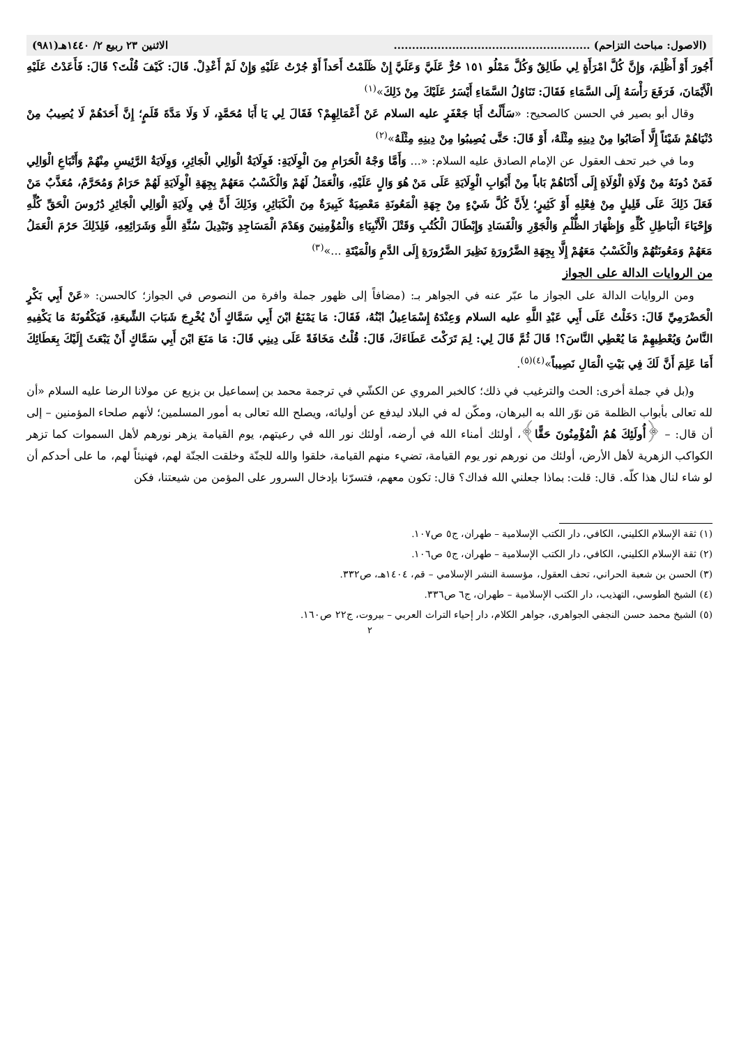(الاصول: مباحث التزاحم) ...................................................... الاثنين ٢٣ ربيع ٢/ ١٤٤٠هـ(٩٨١)
أَجُورَ أَوْ أَظْلِمَ، وَإِنَّ كُلَّ امْرَأَةٍ لِي طَالِقٌ وَكُلَّ مَمْلُو ١٥١ حُرٌّ عَلَيَّ وَعَلَيَّ إِنْ ظَلَمْتُ أَحَداً أَوْ جُرْتُ عَلَيْهِ وَإِنْ لَمْ أَعْدِلْ. قَالَ: كَيْفَ قُلْتَ؟ قَالَ: فَأَعَدْتُ عَلَيْهِ الْأَيْمَانَ، فَرَفَعَ رَأْسَهُ إِلَى السَّمَاءِ فَقَالَ: تَنَاوُلُ السَّمَاءِ أَيْسَرُ عَلَيْكَ مِنْ ذَلِكَ»<sup>(١)</sup>
وقال أبو بصير في الحسن كالصحيح: «سَأَلْتُ أَبَا جَعْفَرٍ عليه السلام عَنْ أَعْمَالِهِمْ؟ فَقَالَ لِي يَا أَبَا مُحَمَّدٍ، لَا وَلَا مَدَّةَ قَلَمٍ؛ إِنَّ أَحَدَهُمْ لَا يُصِيبُ مِنْ دُنْيَاهُمْ شَيْئاً إِلَّا أَصَابُوا مِنْ دِينِهِ مِثْلَهُ، أَوْ قَالَ: حَتَّى يُصِيبُوا مِنْ دِينِهِ مِثْلَهُ»<sup>(٢)</sup>
وما في خبر تحف العقول عن الإمام الصادق عليه السلام: «... وَأَمَّا وَجْهُ الْحَرَامِ مِنَ الْوِلَايَةِ: فَوِلَايَةُ الْوَالِي الْجَائِرِ، وَوِلَايَةُ الرَّئِيسِ مِنْهُمْ وَأَتْبَاعِ الْوَالِي فَمَنْ دُونَهُ مِنْ وُلَاةِ الْوُلَاةِ إِلَى أَدْنَاهُمْ بَاباً مِنْ أَبْوَابِ الْوِلَايَةِ عَلَى مَنْ هُوَ وَالٍ عَلَيْهِ، وَالْعَمَلُ لَهُمْ وَالْكَسْبُ مَعَهُمْ بِجِهَةِ الْوِلَايَةِ لَهُمْ حَرَامٌ وَمُحَرَّمٌ، مُعَذَّبٌ مَنْ فَعَلَ ذَلِكَ عَلَى قَلِيلٍ مِنْ فِعْلِهِ أَوْ كَثِيرٍ؛ لِأَنَّ كُلَّ شَيْءٍ مِنْ جِهَةِ الْمَعُونَةِ مَعْصِيَةٌ كَبِيرَةٌ مِنَ الْكَبَائِرِ، وَذَلِكَ أَنَّ فِي وِلَايَةِ الْوَالِي الْجَائِرِ دُرُوسَ الْحَقِّ كُلِّهِ وَإِحْيَاءَ الْبَاطِلِ كُلِّهِ وَإِظْهَارَ الظُّلْمِ وَالْجَوْرِ وَالْفَسَادِ وَإِبْطَالَ الْكُتُبِ وَقَتْلَ الْأَنْبِيَاءِ وَالْمُؤْمِنِينَ وَهَدْمَ الْمَسَاجِدِ وَتَبْدِيلَ سُنَّةِ اللَّهِ وَشَرَائِعِهِ، فَلِذَلِكَ حَرُمَ الْعَمَلُ مَعَهُمْ وَمَعُونَتُهُمْ وَالْكَسْبُ مَعَهُمْ إِلَّا بِجِهَةِ الضَّرُورَةِ نَظِيرَ الضَّرُورَةِ إِلَى الدَّمِ وَالْمَيْتَةِ ...»<sup>(٣)</sup>
من الروايات الدالة على الجواز
ومن الروايات الدالة على الجواز ما عبّر عنه في الجواهر بـ: (مضافاً إلى ظهور جملة وافرة من النصوص في الجواز؛ كالحسن: «عَنْ أَبِي بَكْرٍ الْحَضْرَمِيِّ قَالَ: دَخَلْتُ عَلَى أَبِي عَبْدِ اللَّهِ عليه السلام وَعِنْدَهُ إِسْمَاعِيلُ ابْنُهُ، فَقَالَ: مَا يَمْنَعُ ابْنَ أَبِي سَمَّاكٍ أَنْ يُخْرِجَ شَبَابَ الشِّيعَةِ، فَيَكْفُونَهُ مَا يَكْفِيهِ النَّاسُ وَيُعْطِيهِمْ مَا يُعْطِي النَّاسَ؟! قَالَ ثُمَّ قَالَ لِي: لِمَ تَرَكْتَ عَطَاءَكَ، قَالَ: قُلْتُ مَخَافَةً عَلَى دِينِي قَالَ: مَا مَنَعَ ابْنَ أَبِي سَمَّاكٍ أَنْ يَبْعَثَ إِلَيْكَ بِعَطَائِكَ أَمَا عَلِمَ أَنَّ لَكَ فِي بَيْتِ الْمَالِ نَصِيباً»<sup>(٤)(٥)</sup>.
و(بل في جملة أخرى: الحث والترغيب في ذلك؛ كالخبر المروي عن الكشّي في ترجمة محمد بن إسماعيل بن بزيع عن مولانا الرضا عليه السلام «أن لله تعالى بأبواب الظلمة مَن نوّر الله به البرهان، ومكّن له في البلاد ليدفع عن أوليائه، ويصلح الله تعالى به أمور المسلمين؛ لأنهم صلحاء المؤمنين – إلى أن قال: – ﴿أُولَئِكَ هُمُ الْمُؤْمِنُونَ حَقًّا﴾، أولئك أمناء الله في أرضه، أولئك نور الله في رعيتهم، يوم القيامة يزهر نورهم لأهل السموات كما تزهر الكواكب الزهرية لأهل الأرض، أولئك من نورهم نور يوم القيامة، تضيء منهم القيامة، خلقوا والله للجنّة وخلقت الجنّة لهم، فهنيئاً لهم، ما على أحدكم أن لو شاء لنال هذا كلّه. قال: قلت: بماذا جعلني الله فداك؟ قال: تكون معهم، فتسرّنا بإدخال السرور على المؤمن من شيعتنا، فكن
(١) ثقة الإسلام الكليني، الكافي، دار الكتب الإسلامية – طهران، ج٥ ص١٠٧.
(٢) ثقة الإسلام الكليني، الكافي، دار الكتب الإسلامية – طهران، ج٥ ص١٠٦.
(٣) الحسن بن شعبة الحراني، تحف العقول، مؤسسة النشر الإسلامي – قم، ١٤٠٤هـ، ص٣٣٢.
(٤) الشيخ الطوسي، التهذيب، دار الكتب الإسلامية – طهران، ج٦ ص٣٣٦.
(٥) الشيخ محمد حسن النجفي الجواهري، جواهر الكلام، دار إحياء التراث العربي – بيروت، ج٢٢ ص١٦٠.
٢